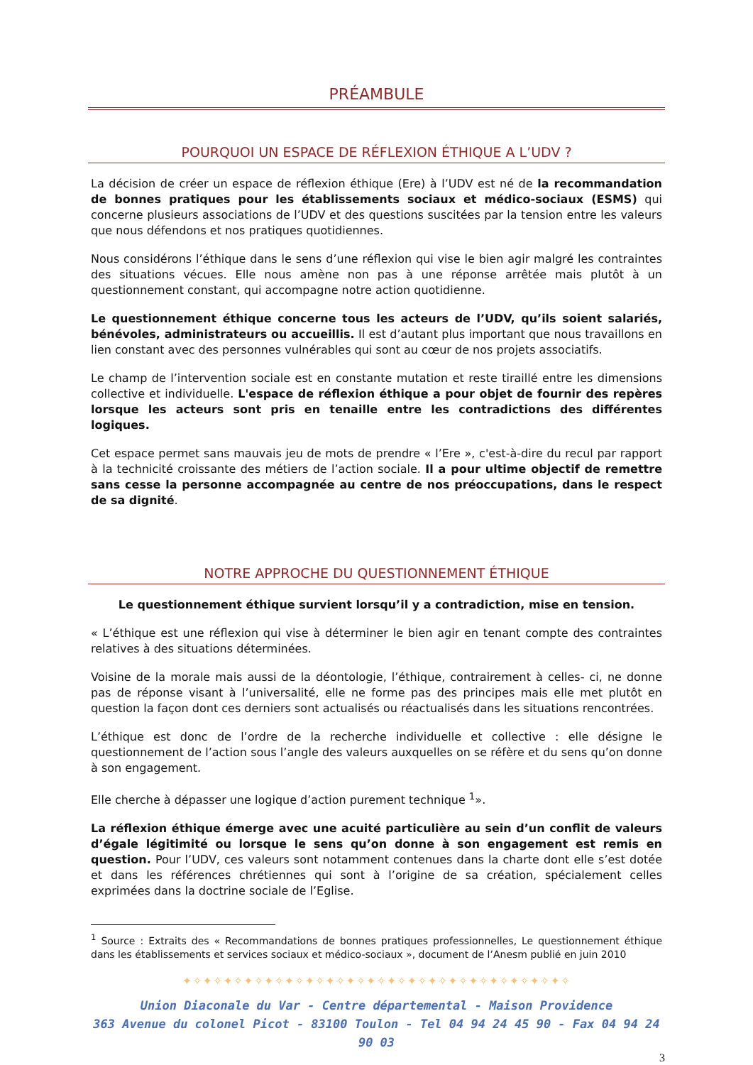PRÉAMBULE
POURQUOI UN ESPACE DE RÉFLEXION ÉTHIQUE A L’UDV ?
La décision de créer un espace de réflexion éthique (Ere) à l’UDV est né de la recommandation de bonnes pratiques pour les établissements sociaux et médico-sociaux (ESMS) qui concerne plusieurs associations de l’UDV et des questions suscitées par la tension entre les valeurs que nous défendons et nos pratiques quotidiennes.
Nous considérons l’éthique dans le sens d’une réflexion qui vise le bien agir malgré les contraintes des situations vécues. Elle nous amène non pas à une réponse arrêtée mais plutôt à un questionnement constant, qui accompagne notre action quotidienne.
Le questionnement éthique concerne tous les acteurs de l’UDV, qu’ils soient salariés, bénévoles, administrateurs ou accueillis. Il est d’autant plus important que nous travaillons en lien constant avec des personnes vulnérables qui sont au cœur de nos projets associatifs.
Le champ de l’intervention sociale est en constante mutation et reste tiraillé entre les dimensions collective et individuelle. L'espace de réflexion éthique a pour objet de fournir des repères lorsque les acteurs sont pris en tenaille entre les contradictions des différentes logiques.
Cet espace permet sans mauvais jeu de mots de prendre « l’Ere », c'est-à-dire du recul par rapport à la technicité croissante des métiers de l’action sociale. Il a pour ultime objectif de remettre sans cesse la personne accompagnée au centre de nos préoccupations, dans le respect de sa dignité.
NOTRE APPROCHE DU QUESTIONNEMENT ÉTHIQUE
Le questionnement éthique survient lorsqu’il y a contradiction, mise en tension.
« L’éthique est une réflexion qui vise à déterminer le bien agir en tenant compte des contraintes relatives à des situations déterminées.
Voisine de la morale mais aussi de la déontologie, l’éthique, contrairement à celles- ci, ne donne pas de réponse visant à l’universalité, elle ne forme pas des principes mais elle met plutôt en question la façon dont ces derniers sont actualisés ou réactualisés dans les situations rencontrées.
L’éthique est donc de l’ordre de la recherche individuelle et collective : elle désigne le questionnement de l’action sous l’angle des valeurs auxquelles on se réfère et du sens qu’on donne à son engagement.
Elle cherche à dépasser une logique d’action purement technique <sup>1</sup>».
La réflexion éthique émerge avec une acuité particulière au sein d’un conflit de valeurs d’égale légitimité ou lorsque le sens qu’on donne à son engagement est remis en question. Pour l’UDV, ces valeurs sont notamment contenues dans la charte dont elle s’est dotée et dans les références chrétiennes qui sont à l’origine de sa création, spécialement celles exprimées dans la doctrine sociale de l’Eglise.
<sup>1</sup> Source : Extraits des « Recommandations de bonnes pratiques professionnelles, Le questionnement éthique dans les établissements et services sociaux et médico-sociaux », document de l’Anesm publié en juin 2010
✦✧✦✧✦✧✦✧✦✧✦✧✦✧✦✧✦✧✦✧✦✧✦✧✦✧✦✧✦✧✦✧✦✧✦✧✦✧
Union Diaconale du Var - Centre départemental - Maison Providence
363 Avenue du colonel Picot - 83100 Toulon - Tel 04 94 24 45 90 - Fax 04 94 24 90 03
3